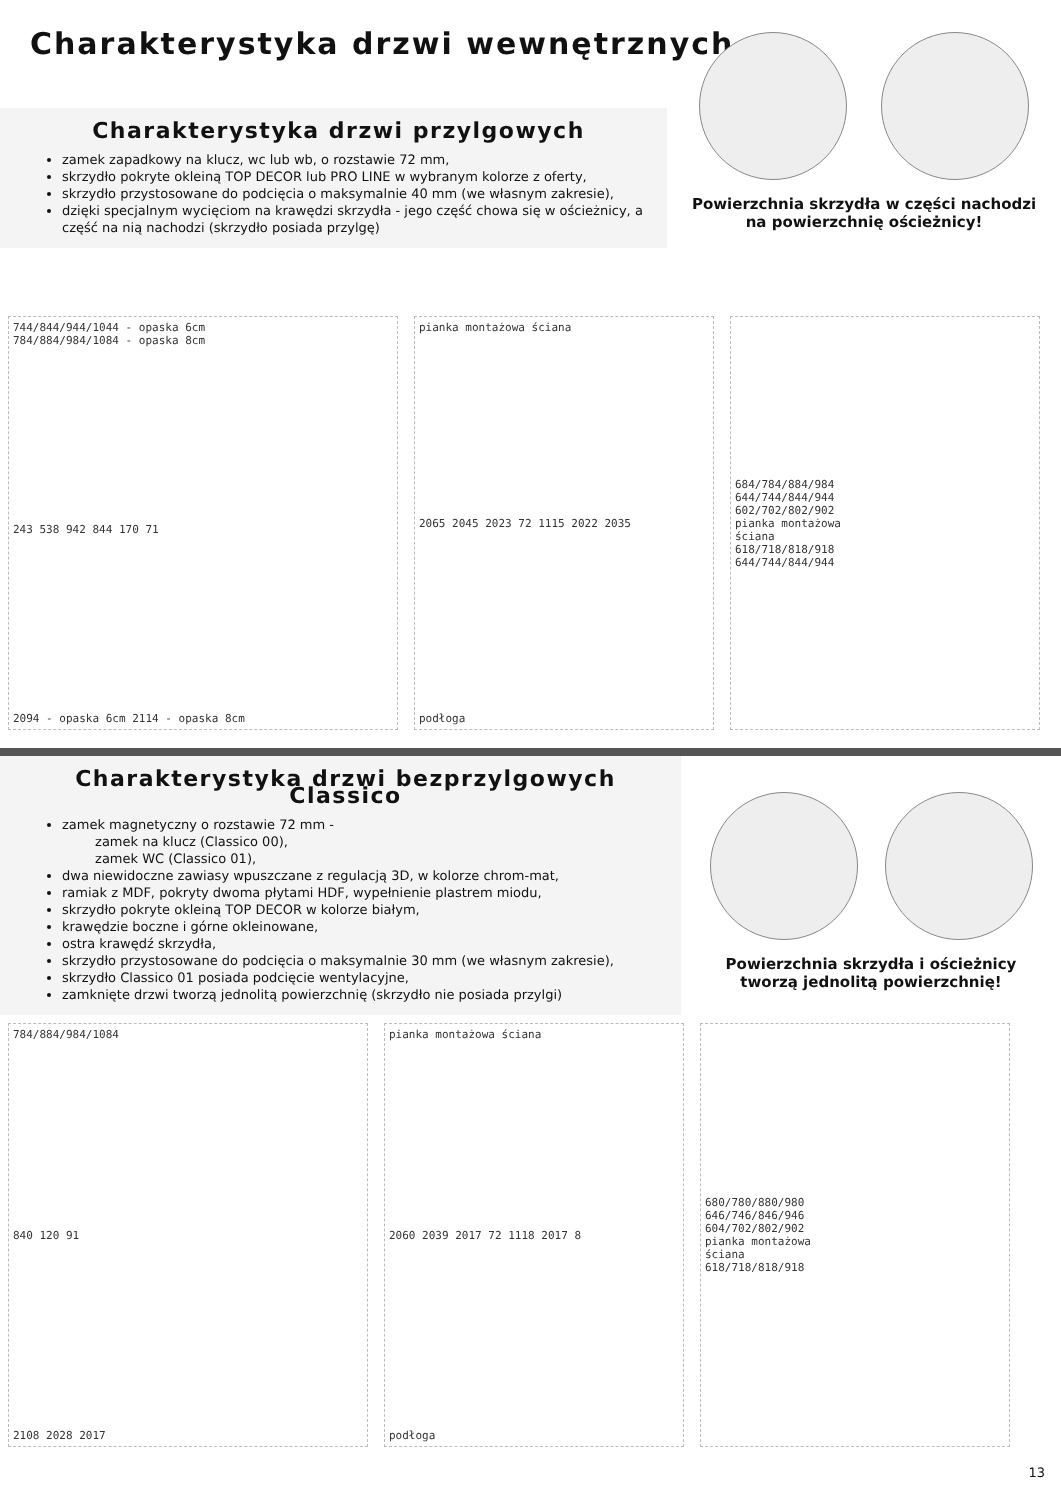Charakterystyka drzwi wewnętrznych
Charakterystyka drzwi przylgowych
zamek zapadkowy na klucz, wc lub wb, o rozstawie 72 mm,
skrzydło pokryte okleiną TOP DECOR lub PRO LINE w wybranym kolorze z oferty,
skrzydło przystosowane do podcięcia o maksymalnie 40 mm (we własnym zakresie),
dzięki specjalnym wycięciom na krawędzi skrzydła - jego część chowa się w ościeżnicy, a część na nią nachodzi (skrzydło posiada przylgę)
Powierzchnia skrzydła w części nachodzi
na powierzchnię ościeżnicy!
744/844/944/1044 - opaska 6cm
784/884/984/1084 - opaska 8cm
243 538 942 844 170 71
2094 - opaska 6cm 2114 - opaska 8cm
pianka montażowa ściana
2065 2045 2023 72 1115 2022 2035
podłoga
684/784/884/984
644/744/844/944
602/702/802/902
pianka montażowa
ściana
618/718/818/918
644/744/844/944
Charakterystyka drzwi bezprzylgowych Classico
zamek magnetyczny o rozstawie 72 mm -
zamek na klucz (Classico 00),
zamek WC (Classico 01),
dwa niewidoczne zawiasy wpuszczane z regulacją 3D, w kolorze chrom-mat,
ramiak z MDF, pokryty dwoma płytami HDF, wypełnienie plastrem miodu,
skrzydło pokryte okleiną TOP DECOR w kolorze białym,
krawędzie boczne i górne okleinowane,
ostra krawędź skrzydła,
skrzydło przystosowane do podcięcia o maksymalnie 30 mm (we własnym zakresie),
skrzydło Classico 01 posiada podcięcie wentylacyjne,
zamknięte drzwi tworzą jednolitą powierzchnię (skrzydło nie posiada przylgi)
Powierzchnia skrzydła i ościeżnicy
tworzą jednolitą powierzchnię!
784/884/984/1084
840 120 91
2108 2028 2017
pianka montażowa ściana
2060 2039 2017 72 1118 2017 8
podłoga
680/780/880/980
646/746/846/946
604/702/802/902
pianka montażowa
ściana
618/718/818/918
13